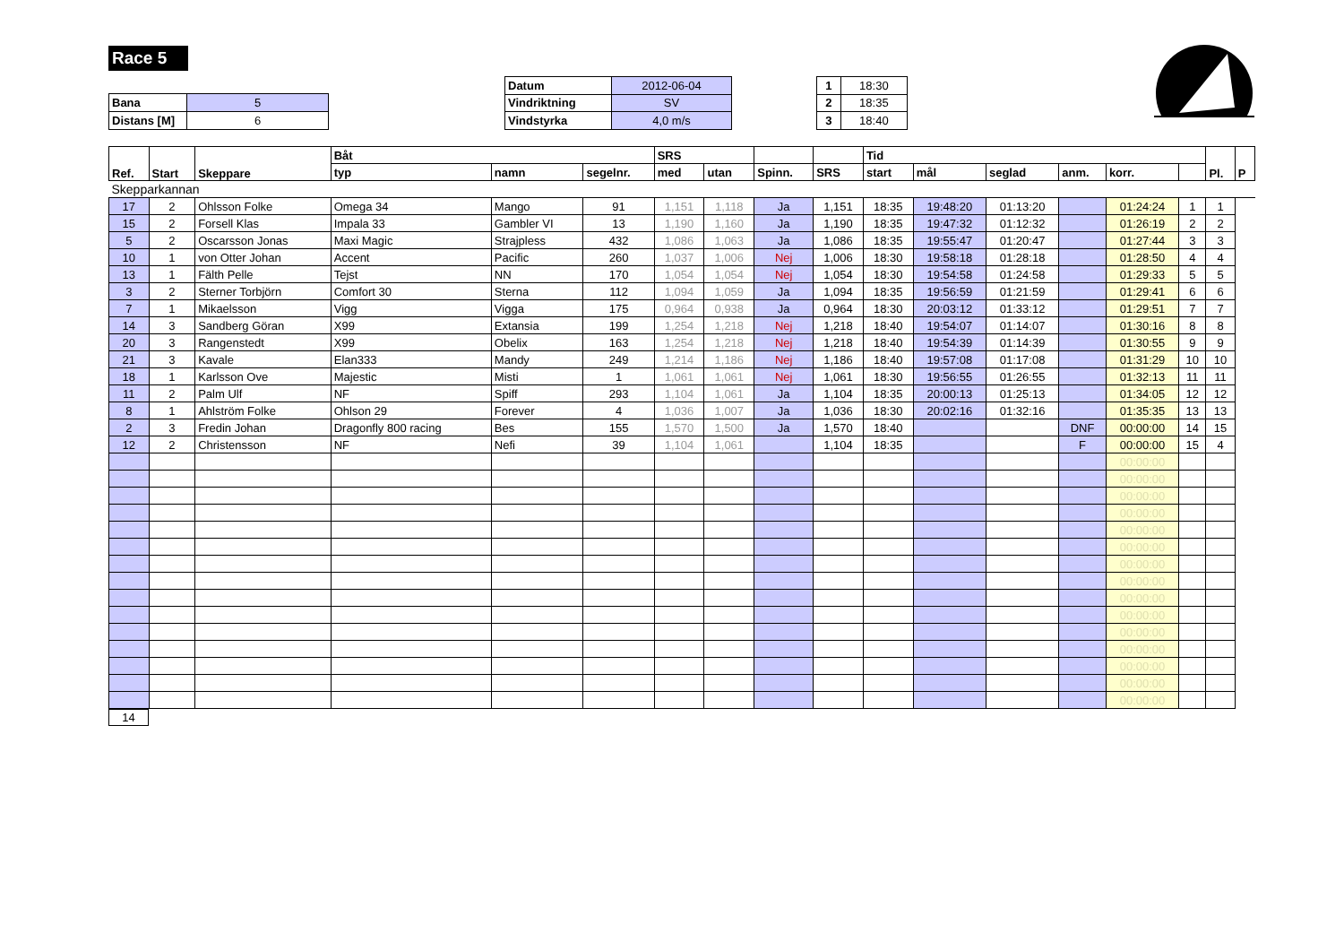Race 5
| Bana | 5 |
| Distans [M] | 6 |
| Datum | 2012-06-04 |
| Vindriktning | SV |
| Vindstyrka | 4,0 m/s |
| 1 | 18:30 |
| 2 | 18:35 |
| 3 | 18:40 |
| Ref. | Start | Skeppare | Båt | | | SRS | | | | Tid | | | | | | Pl. | P |
| --- | --- | --- | --- | --- | --- | --- | --- | --- | --- | --- | --- | --- | --- | --- | --- | --- | --- |
| | | | typ | namn | segelnr. | med | utan | Spinn. | SRS | start | mål | seglad | anm. | korr. | | | |
| Skepparkannan | | | | | | | | | | | | | | | | | |
| 17 | 2 | Ohlsson Folke | Omega 34 | Mango | 91 | 1,151 | 1,118 | Ja | 1,151 | 18:35 | 19:48:20 | 01:13:20 | | 01:24:24 | 1 | 1 | |
| 15 | 2 | Forsell Klas | Impala 33 | Gambler VI | 13 | 1,190 | 1,160 | Ja | 1,190 | 18:35 | 19:47:32 | 01:12:32 | | 01:26:19 | 2 | 2 | |
| 5 | 2 | Oscarsson Jonas | Maxi Magic | Strajpless | 432 | 1,086 | 1,063 | Ja | 1,086 | 18:35 | 19:55:47 | 01:20:47 | | 01:27:44 | 3 | 3 | |
| 10 | 1 | von Otter Johan | Accent | Pacific | 260 | 1,037 | 1,006 | Nej | 1,006 | 18:30 | 19:58:18 | 01:28:18 | | 01:28:50 | 4 | 4 | |
| 13 | 1 | Fälth Pelle | Tejst | NN | 170 | 1,054 | 1,054 | Nej | 1,054 | 18:30 | 19:54:58 | 01:24:58 | | 01:29:33 | 5 | 5 | |
| 3 | 2 | Sterner Torbjörn | Comfort 30 | Sterna | 112 | 1,094 | 1,059 | Ja | 1,094 | 18:35 | 19:56:59 | 01:21:59 | | 01:29:41 | 6 | 6 | |
| 7 | 1 | Mikaelsson | Vigg | Vigga | 175 | 0,964 | 0,938 | Ja | 0,964 | 18:30 | 20:03:12 | 01:33:12 | | 01:29:51 | 7 | 7 | |
| 14 | 3 | Sandberg Göran | X99 | Extansia | 199 | 1,254 | 1,218 | Nej | 1,218 | 18:40 | 19:54:07 | 01:14:07 | | 01:30:16 | 8 | 8 | |
| 20 | 3 | Rangenstedt | X99 | Obelix | 163 | 1,254 | 1,218 | Nej | 1,218 | 18:40 | 19:54:39 | 01:14:39 | | 01:30:55 | 9 | 9 | |
| 21 | 3 | Kavale | Elan333 | Mandy | 249 | 1,214 | 1,186 | Nej | 1,186 | 18:40 | 19:57:08 | 01:17:08 | | 01:31:29 | 10 | 10 | |
| 18 | 1 | Karlsson Ove | Majestic | Misti | 1 | 1,061 | 1,061 | Nej | 1,061 | 18:30 | 19:56:55 | 01:26:55 | | 01:32:13 | 11 | 11 | |
| 11 | 2 | Palm Ulf | NF | Spiff | 293 | 1,104 | 1,061 | Ja | 1,104 | 18:35 | 20:00:13 | 01:25:13 | | 01:34:05 | 12 | 12 | |
| 8 | 1 | Ahlström Folke | Ohlson 29 | Forever | 4 | 1,036 | 1,007 | Ja | 1,036 | 18:30 | 20:02:16 | 01:32:16 | | 01:35:35 | 13 | 13 | |
| 2 | 3 | Fredin Johan | Dragonfly 800 racing | Bes | 155 | 1,570 | 1,500 | Ja | 1,570 | 18:40 | | | DNF | 00:00:00 | 14 | 15 | |
| 12 | 2 | Christensson | NF | Nefi | 39 | 1,104 | 1,061 | | 1,104 | 18:35 | | | F | 00:00:00 | 15 | 4 | |
| | | | | | | | | | | | | | | 00:00:00 | | | |
| | | | | | | | | | | | | | | 00:00:00 | | | |
| | | | | | | | | | | | | | | 00:00:00 | | | |
| | | | | | | | | | | | | | | 00:00:00 | | | |
| | | | | | | | | | | | | | | 00:00:00 | | | |
| | | | | | | | | | | | | | | 00:00:00 | | | |
| | | | | | | | | | | | | | | 00:00:00 | | | |
| | | | | | | | | | | | | | | 00:00:00 | | | |
| | | | | | | | | | | | | | | 00:00:00 | | | |
| | | | | | | | | | | | | | | 00:00:00 | | | |
| | | | | | | | | | | | | | | 00:00:00 | | | |
| | | | | | | | | | | | | | | 00:00:00 | | | |
| | | | | | | | | | | | | | | 00:00:00 | | | |
| | | | | | | | | | | | | | | 00:00:00 | | | |
| | | | | | | | | | | | | | | 00:00:00 | | | |
| 14 |